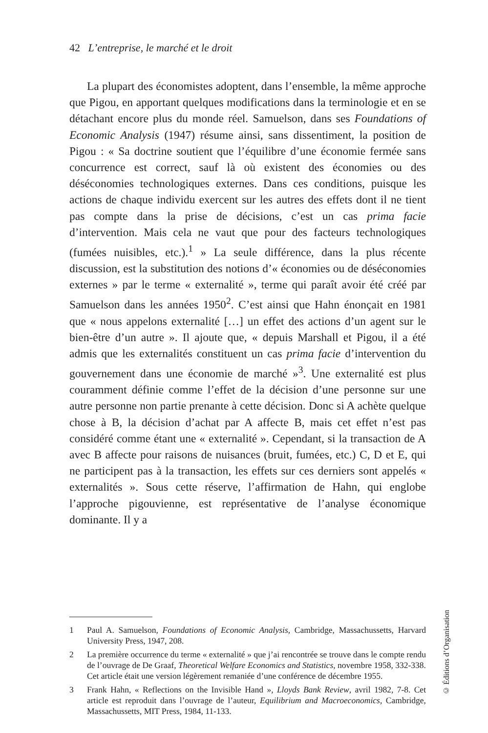42 L’entreprise, le marché et le droit
La plupart des économistes adoptent, dans l’ensemble, la même approche que Pigou, en apportant quelques modifications dans la terminologie et en se détachant encore plus du monde réel. Samuelson, dans ses Foundations of Economic Analysis (1947) résume ainsi, sans dissentiment, la position de Pigou : « Sa doctrine soutient que l’équilibre d’une économie fermée sans concurrence est correct, sauf là où existent des économies ou des déséconomies technologiques externes. Dans ces conditions, puisque les actions de chaque individu exercent sur les autres des effets dont il ne tient pas compte dans la prise de décisions, c’est un cas prima facie d’intervention. Mais cela ne vaut que pour des facteurs technologiques (fumées nuisibles, etc.).<sup>1</sup> » La seule différence, dans la plus récente discussion, est la substitution des notions d’« économies ou de déséconomies externes » par le terme « externalité », terme qui paraît avoir été créé par Samuelson dans les années 1950<sup>2</sup>. C’est ainsi que Hahn énonçait en 1981 que « nous appelons externalité […] un effet des actions d’un agent sur le bien-être d’un autre ». Il ajoute que, « depuis Marshall et Pigou, il a été admis que les externalités constituent un cas prima facie d’intervention du gouvernement dans une économie de marché »<sup>3</sup>. Une externalité est plus couramment définie comme l’effet de la décision d’une personne sur une autre personne non partie prenante à cette décision. Donc si A achète quelque chose à B, la décision d’achat par A affecte B, mais cet effet n’est pas considéré comme étant une « externalité ». Cependant, si la transaction de A avec B affecte pour raisons de nuisances (bruit, fumées, etc.) C, D et E, qui ne participent pas à la transaction, les effets sur ces derniers sont appelés « externalités ». Sous cette réserve, l’affirmation de Hahn, qui englobe l’approche pigouvienne, est représentative de l’analyse économique dominante. Il y a
1 Paul A. Samuelson, Foundations of Economic Analysis, Cambridge, Massachussetts, Harvard University Press, 1947, 208.
2 La première occurrence du terme « externalité » que j’ai rencontrée se trouve dans le compte rendu de l’ouvrage de De Graaf, Theoretical Welfare Economics and Statistics, novembre 1958, 332-338. Cet article était une version légèrement remaniée d’une conférence de décembre 1955.
3 Frank Hahn, « Reflections on the Invisible Hand », Lloyds Bank Review, avril 1982, 7-8. Cet article est reproduit dans l’ouvrage de l’auteur, Equilibrium and Macroeconomics, Cambridge, Massachussetts, MIT Press, 1984, 11-133.
© Éditions d’Organisation